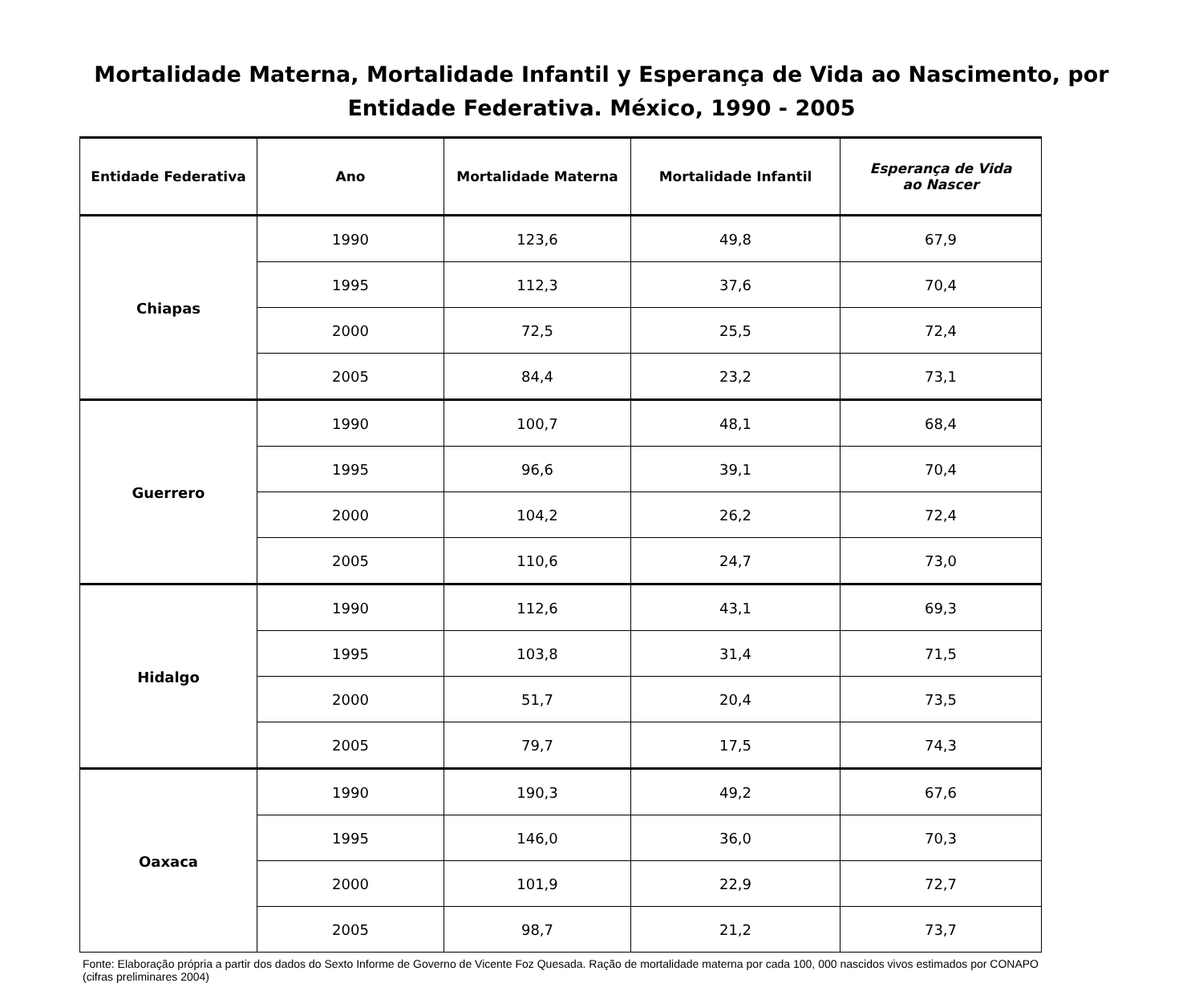Mortalidade Materna, Mortalidade Infantil y Esperança de Vida ao Nascimento, por
Entidade Federativa. México, 1990 - 2005
| Entidade Federativa | Ano | Mortalidade Materna | Mortalidade Infantil | Esperança de Vida ao Nascer |
| --- | --- | --- | --- | --- |
| Chiapas | 1990 | 123,6 | 49,8 | 67,9 |
| | 1995 | 112,3 | 37,6 | 70,4 |
| | 2000 | 72,5 | 25,5 | 72,4 |
| | 2005 | 84,4 | 23,2 | 73,1 |
| Guerrero | 1990 | 100,7 | 48,1 | 68,4 |
| | 1995 | 96,6 | 39,1 | 70,4 |
| | 2000 | 104,2 | 26,2 | 72,4 |
| | 2005 | 110,6 | 24,7 | 73,0 |
| Hidalgo | 1990 | 112,6 | 43,1 | 69,3 |
| | 1995 | 103,8 | 31,4 | 71,5 |
| | 2000 | 51,7 | 20,4 | 73,5 |
| | 2005 | 79,7 | 17,5 | 74,3 |
| Oaxaca | 1990 | 190,3 | 49,2 | 67,6 |
| | 1995 | 146,0 | 36,0 | 70,3 |
| | 2000 | 101,9 | 22,9 | 72,7 |
| | 2005 | 98,7 | 21,2 | 73,7 |
Fonte: Elaboração própria a partir dos dados do Sexto Informe de Governo de Vicente Foz Quesada. Ração de mortalidade materna por cada 100, 000 nascidos vivos estimados por CONAPO (cifras preliminares 2004)